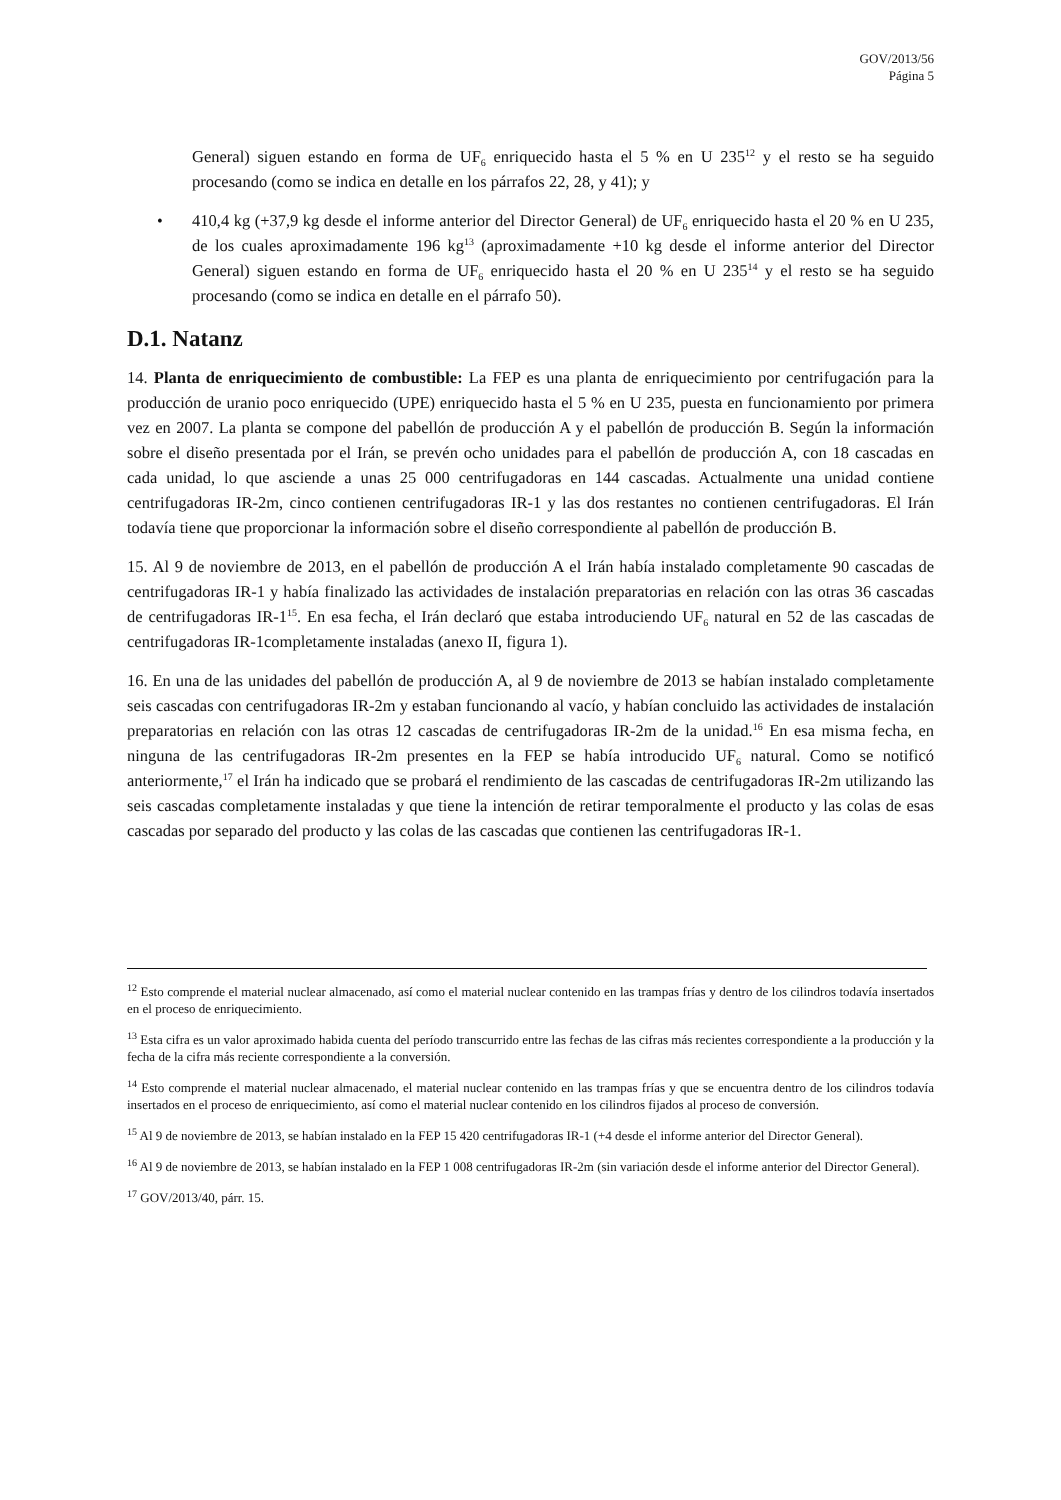GOV/2013/56
Página 5
General) siguen estando en forma de UF<sub>6</sub> enriquecido hasta el 5 % en U 235<sup>12</sup> y el resto se ha seguido procesando (como se indica en detalle en los párrafos 22, 28, y 41); y
• 410,4 kg (+37,9 kg desde el informe anterior del Director General) de UF<sub>6</sub> enriquecido hasta el 20 % en U 235, de los cuales aproximadamente 196 kg<sup>13</sup> (aproximadamente +10 kg desde el informe anterior del Director General) siguen estando en forma de UF<sub>6</sub> enriquecido hasta el 20 % en U 235<sup>14</sup> y el resto se ha seguido procesando (como se indica en detalle en el párrafo 50).
D.1. Natanz
14. Planta de enriquecimiento de combustible: La FEP es una planta de enriquecimiento por centrifugación para la producción de uranio poco enriquecido (UPE) enriquecido hasta el 5 % en U 235, puesta en funcionamiento por primera vez en 2007. La planta se compone del pabellón de producción A y el pabellón de producción B. Según la información sobre el diseño presentada por el Irán, se prevén ocho unidades para el pabellón de producción A, con 18 cascadas en cada unidad, lo que asciende a unas 25 000 centrifugadoras en 144 cascadas. Actualmente una unidad contiene centrifugadoras IR-2m, cinco contienen centrifugadoras IR-1 y las dos restantes no contienen centrifugadoras. El Irán todavía tiene que proporcionar la información sobre el diseño correspondiente al pabellón de producción B.
15. Al 9 de noviembre de 2013, en el pabellón de producción A el Irán había instalado completamente 90 cascadas de centrifugadoras IR-1 y había finalizado las actividades de instalación preparatorias en relación con las otras 36 cascadas de centrifugadoras IR-1<sup>15</sup>. En esa fecha, el Irán declaró que estaba introduciendo UF<sub>6</sub> natural en 52 de las cascadas de centrifugadoras IR-1completamente instaladas (anexo II, figura 1).
16. En una de las unidades del pabellón de producción A, al 9 de noviembre de 2013 se habían instalado completamente seis cascadas con centrifugadoras IR-2m y estaban funcionando al vacío, y habían concluido las actividades de instalación preparatorias en relación con las otras 12 cascadas de centrifugadoras IR-2m de la unidad.<sup>16</sup> En esa misma fecha, en ninguna de las centrifugadoras IR-2m presentes en la FEP se había introducido UF<sub>6</sub> natural. Como se notificó anteriormente,<sup>17</sup> el Irán ha indicado que se probará el rendimiento de las cascadas de centrifugadoras IR-2m utilizando las seis cascadas completamente instaladas y que tiene la intención de retirar temporalmente el producto y las colas de esas cascadas por separado del producto y las colas de las cascadas que contienen las centrifugadoras IR-1.
<sup>12</sup> Esto comprende el material nuclear almacenado, así como el material nuclear contenido en las trampas frías y dentro de los cilindros todavía insertados en el proceso de enriquecimiento.
<sup>13</sup> Esta cifra es un valor aproximado habida cuenta del período transcurrido entre las fechas de las cifras más recientes correspondiente a la producción y la fecha de la cifra más reciente correspondiente a la conversión.
<sup>14</sup> Esto comprende el material nuclear almacenado, el material nuclear contenido en las trampas frías y que se encuentra dentro de los cilindros todavía insertados en el proceso de enriquecimiento, así como el material nuclear contenido en los cilindros fijados al proceso de conversión.
<sup>15</sup> Al 9 de noviembre de 2013, se habían instalado en la FEP 15 420 centrifugadoras IR-1 (+4 desde el informe anterior del Director General).
<sup>16</sup> Al 9 de noviembre de 2013, se habían instalado en la FEP 1 008 centrifugadoras IR-2m (sin variación desde el informe anterior del Director General).
<sup>17</sup> GOV/2013/40, párr. 15.